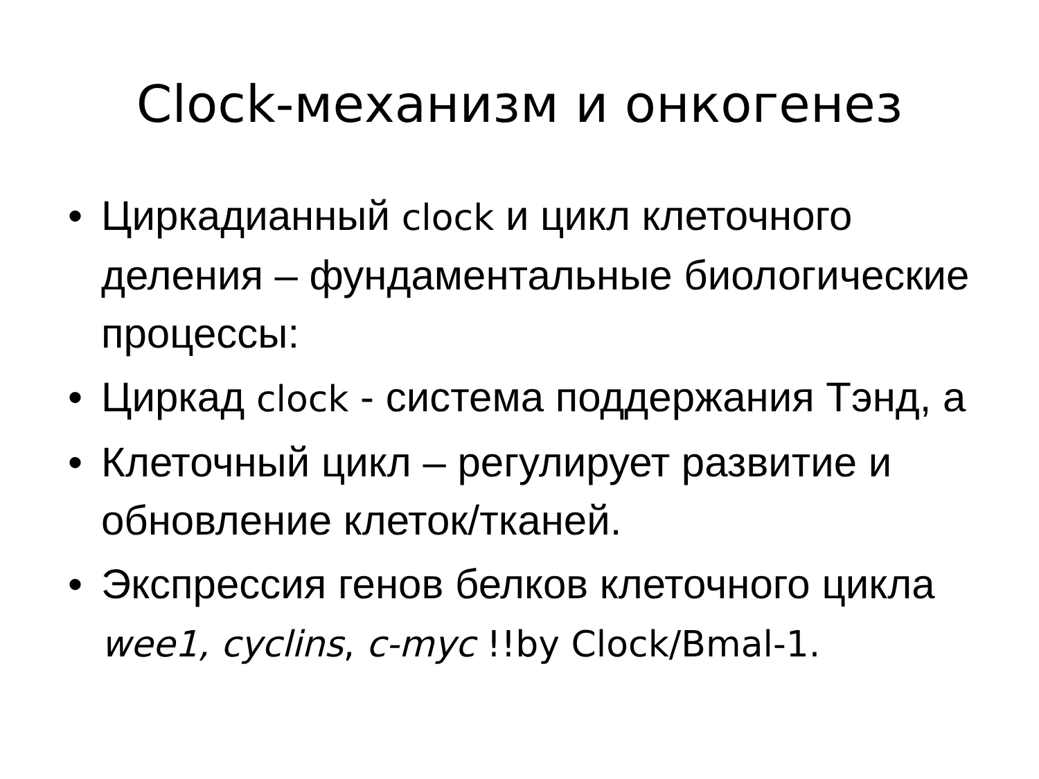Clock-механизм и онкогенез
• Циркадианный clock и цикл клеточного деления – фундаментальные биологические процессы:
• Циркад clock - система поддержания Тэнд, а
• Клеточный цикл – регулирует развитие и обновление клеток/тканей.
• Экспрессия генов белков клеточного цикла wee1, cyclins, c-myc !!by Clock/Bmal-1.